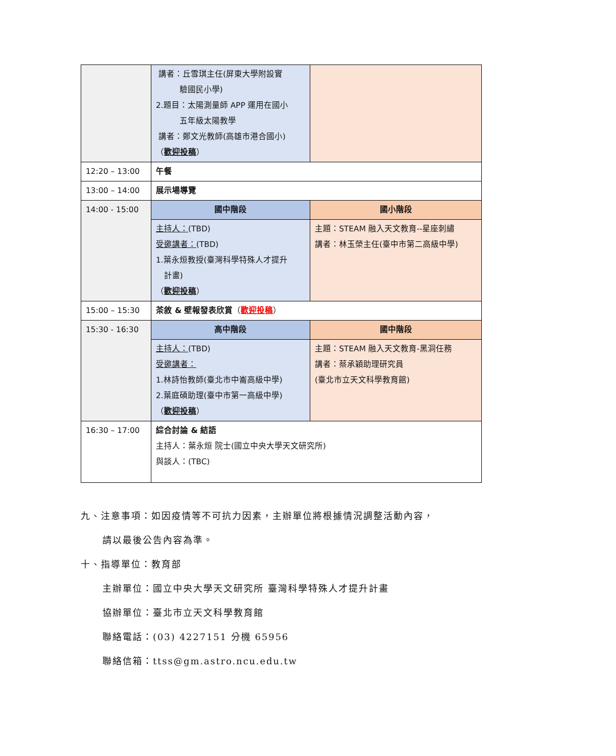| | 講者：丘雪琪主任(屏東大學附設實 驗國民小學) 2.題目：太陽測量師 APP 運用在國小 五年級太陽教學 講者：鄭文光教師(高雄市港合國小) （ 歡迎投稿 ） | |
| 12:20 – 13:00 | 午餐 | |
| 13:00 – 14:00 | 展示場導覽 | |
| 14:00 - 15:00 | 國中階段 | 國小階段 |
| | 主持人： (TBD) 受邀講者： (TBD) 1.葉永烜教授(臺灣科學特殊人才提升 計畫) （ 歡迎投稿 ） | 主題：STEAM 融入天文教育--星座刺繡 講者：林玉榮主任(臺中市第二高級中學) |
| 15:00 – 15:30 | 茶敘 & 壁報發表欣賞 （ 歡迎投稿 ） | |
| 15:30 - 16:30 | 高中階段 | 國中階段 |
| | 主持人： (TBD) 受邀講者： 1.林詩怡教師(臺北市中崙高級中學) 2.葉庭碩助理(臺中市第一高級中學) （ 歡迎投稿 ） | 主題：STEAM 融入天文教育-黑洞任務 講者：蔡承穎助理研究員 (臺北市立天文科學教育館) |
| 16:30 – 17:00 | 綜合討論 & 結語 主持人：葉永烜 院士(國立中央大學天文研究所) 與談人：(TBC) | |
九、注意事項：如因疫情等不可抗力因素，主辦單位將根據情況調整活動內容，
請以最後公告內容為準。
十、指導單位：教育部
主辦單位：國立中央大學天文研究所 臺灣科學特殊人才提升計畫
協辦單位：臺北市立天文科學教育館
聯絡電話：(03) 4227151 分機 65956
聯絡信箱：ttss@gm.astro.ncu.edu.tw